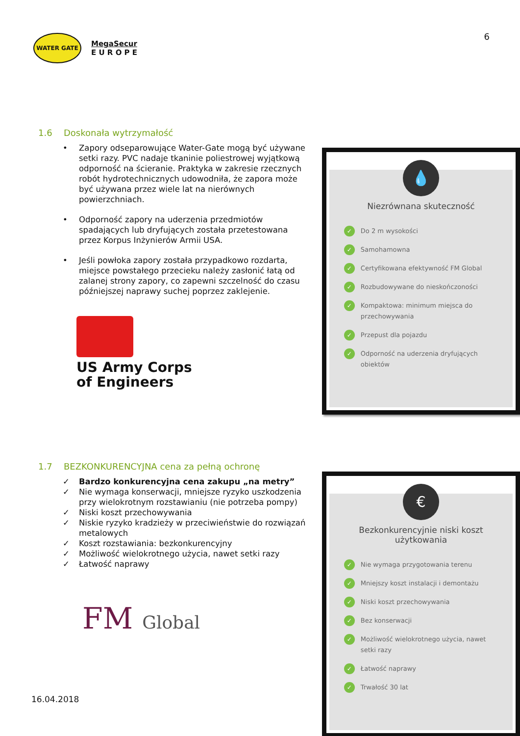6
WATER GATE
MegaSecur
E U R O P E
1.6 Doskonała wytrzymałość
• Zapory odseparowujące Water-Gate mogą być używane setki razy. PVC nadaje tkaninie poliestrowej wyjątkową odporność na ścieranie. Praktyka w zakresie rzecznych robót hydrotechnicznych udowodniła, że zapora może być używana przez wiele lat na nierównych powierzchniach.
• Odporność zapory na uderzenia przedmiotów spadających lub dryfujących została przetestowana przez Korpus Inżynierów Armii USA.
• Jeśli powłoka zapory została przypadkowo rozdarta, miejsce powstałego przecieku należy zasłonić łatą od zalanej strony zapory, co zapewni szczelność do czasu późniejszej naprawy suchej poprzez zaklejenie.
US Army Corps
of Engineers
💧
Niezrównana skuteczność
✓
Do 2 m wysokości
✓
Samohamowna
✓
Certyfikowana efektywność FM Global
✓
Rozbudowywane do nieskończoności
✓
Kompaktowa: minimum miejsca do przechowywania
✓
Przepust dla pojazdu
✓
Odporność na uderzenia dryfujących obiektów
1.7 BEZKONKURENCYJNA cena za pełną ochronę
✓ Bardzo konkurencyjna cena zakupu „na metry”
✓ Nie wymaga konserwacji, mniejsze ryzyko uszkodzenia przy wielokrotnym rozstawianiu (nie potrzeba pompy)
✓ Niski koszt przechowywania
✓ Niskie ryzyko kradzieży w przeciwieństwie do rozwiązań metalowych
✓ Koszt rozstawiania: bezkonkurencyjny
✓ Możliwość wielokrotnego użycia, nawet setki razy
✓ Łatwość naprawy
FM Global
€
Bezkonkurencyjnie niski koszt użytkowania
✓
Nie wymaga przygotowania terenu
✓
Mniejszy koszt instalacji i demontażu
✓
Niski koszt przechowywania
✓
Bez konserwacji
✓
Możliwość wielokrotnego użycia, nawet setki razy
✓
Łatwość naprawy
✓
Trwałość 30 lat
16.04.2018